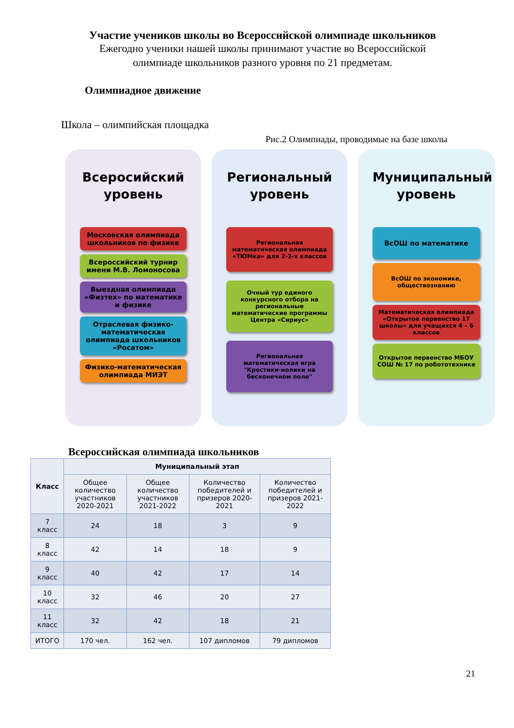Участие учеников школы во Всероссийской олимпиаде школьников
Ежегодно ученики нашей школы принимают участие во Всероссийской
олимпиаде школьников разного уровня по 21 предметам.
Олимпиадное движение
Школа – олимпийская площадка
Рис.2 Олимпиады, проводимые на базе школы
Всеросийский уровень
Московская олимпиада школьников по физике
Всероссийский турнир имени М.В. Ломоносова
Выездная олимпиада «Физтех» по математике и физике
Отраслевая физико-математическая олимпиада школьников «Росатом»
Физико-математическая олимпиада МИЭТ
Региональный уровень
Региональная математическая олимпиада «ТЮМка» для 2-3-х классов
Очный тур единого конкурсного отбора на региональные математические программы Центра «Сириус»
Региональная математическая игра "Крестики-нолики на бесконечном поле"
Муниципальный уровень
ВсОШ по математике
ВсОШ по экономике, обществознанию
Математическая олимпиада «Открытое первенство 17 школы» для учащихся 4 – 6 классов
Открытое первенство МБОУ СОШ № 17 по робототехнике
Всероссийская олимпиада школьников
| Класс | Муниципальный этап | | | |
| --- | --- | --- | --- | --- |
| | Общее количество участников 2020-2021 | Общее количество участников 2021-2022 | Количество победителей и призеров 2020-2021 | Количество победителей и призеров 2021-2022 |
| 7 класс | 24 | 18 | 3 | 9 |
| 8 класс | 42 | 14 | 18 | 9 |
| 9 класс | 40 | 42 | 17 | 14 |
| 10 класс | 32 | 46 | 20 | 27 |
| 11 класс | 32 | 42 | 18 | 21 |
| ИТОГО | 170 чел. | 162 чел. | 107 дипломов | 79 дипломов |
21